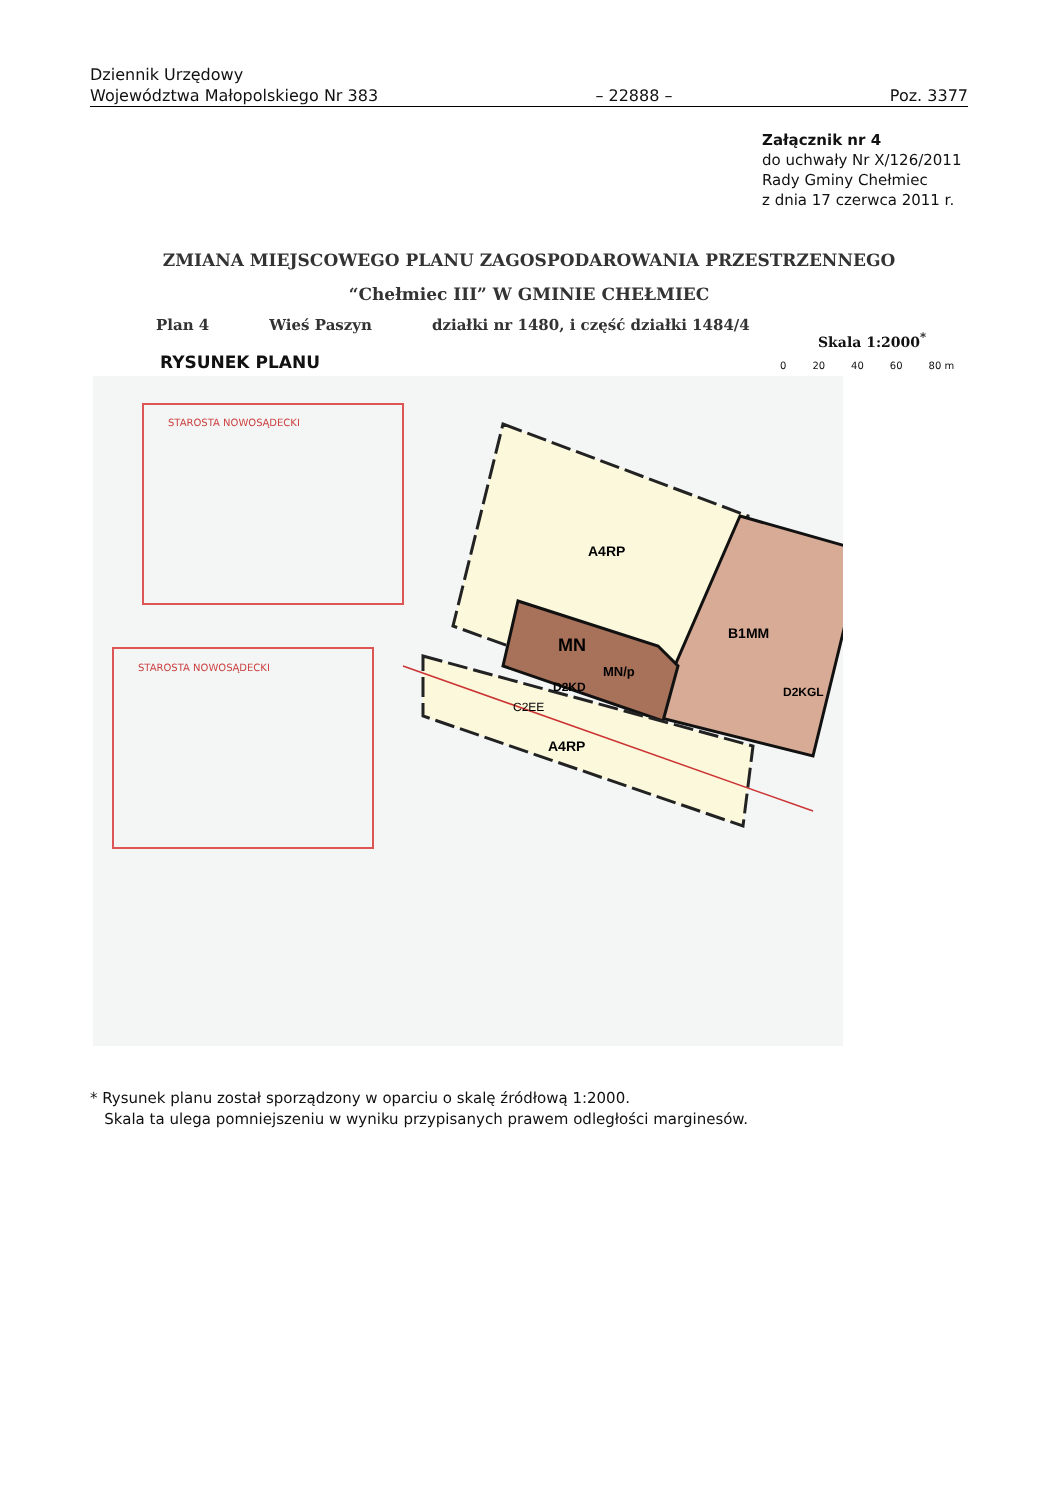Dziennik Urzędowy
Województwa Małopolskiego Nr 383 – 22888 – Poz. 3377
Załącznik nr 4
do uchwały Nr X/126/2011
Rady Gminy Chełmiec
z dnia 17 czerwca 2011 r.
ZMIANA MIEJSCOWEGO PLANU ZAGOSPODAROWANIA PRZESTRZENNEGO
“Chełmiec III” W GMINIE CHEŁMIEC
Plan 4 Wieś Paszyn działki nr 1480, i część działki 1484/4
Skala 1:2000<sup>*</sup>
0 20 40 60 80 m
RYSUNEK PLANU
A4RP
MN
MN/p
B1MM
D2KD
C2EE
A4RP
D2KGL
STAROSTA NOWOSĄDECKI
STAROSTA NOWOSĄDECKI
* Rysunek planu został sporządzony w oparciu o skalę źródłową 1:2000.
Skala ta ulega pomniejszeniu w wyniku przypisanych prawem odległości marginesów.